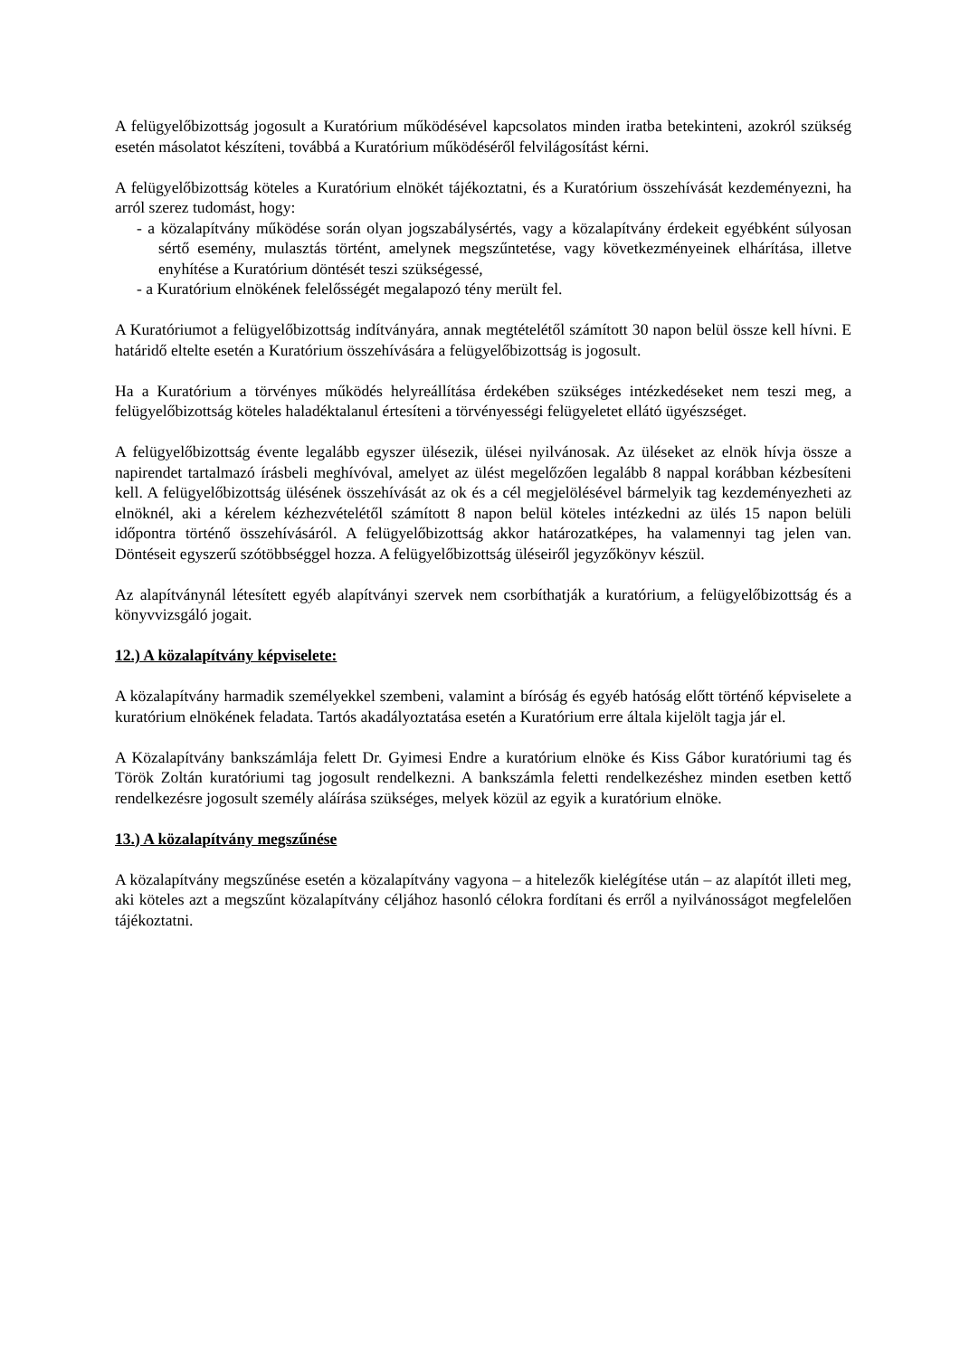A felügyelőbizottság jogosult a Kuratórium működésével kapcsolatos minden iratba betekinteni, azokról szükség esetén másolatot készíteni, továbbá a Kuratórium működéséről felvilágosítást kérni.
A felügyelőbizottság köteles a Kuratórium elnökét tájékoztatni, és a Kuratórium összehívását kezdeményezni, ha arról szerez tudomást, hogy:
- a közalapítvány működése során olyan jogszabálysértés, vagy a közalapítvány érdekeit egyébként súlyosan sértő esemény, mulasztás történt, amelynek megszűntetése, vagy következményeinek elhárítása, illetve enyhítése a Kuratórium döntését teszi szükségessé,
- a Kuratórium elnökének felelősségét megalapozó tény merült fel.
A Kuratóriumot a felügyelőbizottság indítványára, annak megtételétől számított 30 napon belül össze kell hívni. E határidő eltelte esetén a Kuratórium összehívására a felügyelőbizottság is jogosult.
Ha a Kuratórium a törvényes működés helyreállítása érdekében szükséges intézkedéseket nem teszi meg, a felügyelőbizottság köteles haladéktalanul értesíteni a törvényességi felügyeletet ellátó ügyészséget.
A felügyelőbizottság évente legalább egyszer ülésezik, ülései nyilvánosak. Az üléseket az elnök hívja össze a napirendet tartalmazó írásbeli meghívóval, amelyet az ülést megelőzően legalább 8 nappal korábban kézbesíteni kell. A felügyelőbizottság ülésének összehívását az ok és a cél megjelölésével bármelyik tag kezdeményezheti az elnöknél, aki a kérelem kézhezvételétől számított 8 napon belül köteles intézkedni az ülés 15 napon belüli időpontra történő összehívásáról. A felügyelőbizottság akkor határozatképes, ha valamennyi tag jelen van. Döntéseit egyszerű szótöbbséggel hozza. A felügyelőbizottság üléseiről jegyzőkönyv készül.
Az alapítványnál létesített egyéb alapítványi szervek nem csorbíthatják a kuratórium, a felügyelőbizottság és a könyvvizsgáló jogait.
12.) A közalapítvány képviselete:
A közalapítvány harmadik személyekkel szembeni, valamint a bíróság és egyéb hatóság előtt történő képviselete a kuratórium elnökének feladata. Tartós akadályoztatása esetén a Kuratórium erre általa kijelölt tagja jár el.
A Közalapítvány bankszámlája felett Dr. Gyimesi Endre a kuratórium elnöke és Kiss Gábor kuratóriumi tag és Török Zoltán kuratóriumi tag jogosult rendelkezni. A bankszámla feletti rendelkezéshez minden esetben kettő rendelkezésre jogosult személy aláírása szükséges, melyek közül az egyik a kuratórium elnöke.
13.) A közalapítvány megszűnése
A közalapítvány megszűnése esetén a közalapítvány vagyona – a hitelezők kielégítése után – az alapítót illeti meg, aki köteles azt a megszűnt közalapítvány céljához hasonló célokra fordítani és erről a nyilvánosságot megfelelően tájékoztatni.